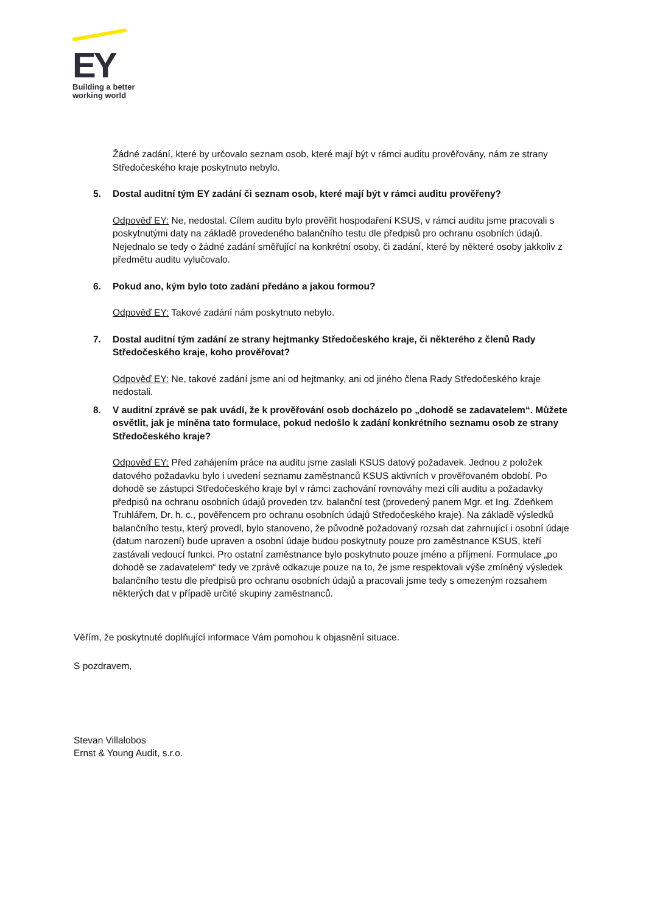EY
Building a better
working world
Žádné zadání, které by určovalo seznam osob, které mají být v rámci auditu prověřovány, nám ze strany Středočeského kraje poskytnuto nebylo.
5. Dostal auditní tým EY zadání či seznam osob, které mají být v rámci auditu prověřeny?
Odpověď EY: Ne, nedostal. Cílem auditu bylo prověřit hospodaření KSUS, v rámci auditu jsme pracovali s poskytnutými daty na základě provedeného balančního testu dle předpisů pro ochranu osobních údajů. Nejednalo se tedy o žádné zadání směřující na konkrétní osoby, či zadání, které by některé osoby jakkoliv z předmětu auditu vylučovalo.
6. Pokud ano, kým bylo toto zadání předáno a jakou formou?
Odpověď EY: Takové zadání nám poskytnuto nebylo.
7. Dostal auditní tým zadání ze strany hejtmanky Středočeského kraje, či některého z členů Rady Středočeského kraje, koho prověřovat?
Odpověď EY: Ne, takové zadání jsme ani od hejtmanky, ani od jiného člena Rady Středočeského kraje nedostali.
8. V auditní zprávě se pak uvádí, že k prověřování osob docházelo po „dohodě se zadavatelem“. Můžete osvětlit, jak je míněna tato formulace, pokud nedošlo k zadání konkrétního seznamu osob ze strany Středočeského kraje?
Odpověď EY: Před zahájením práce na auditu jsme zaslali KSUS datový požadavek. Jednou z položek datového požadavku bylo i uvedení seznamu zaměstnanců KSUS aktivních v prověřovaném období. Po dohodě se zástupci Středočeského kraje byl v rámci zachování rovnováhy mezi cíli auditu a požadavky předpisů na ochranu osobních údajů proveden tzv. balanční test (provedený panem Mgr. et Ing. Zdeňkem Truhlářem, Dr. h. c., pověřencem pro ochranu osobních údajů Středočeského kraje). Na základě výsledků balančního testu, který provedl, bylo stanoveno, že původně požadovaný rozsah dat zahrnující i osobní údaje (datum narození) bude upraven a osobní údaje budou poskytnuty pouze pro zaměstnance KSUS, kteří zastávali vedoucí funkci. Pro ostatní zaměstnance bylo poskytnuto pouze jméno a příjmení. Formulace „po dohodě se zadavatelem“ tedy ve zprávě odkazuje pouze na to, že jsme respektovali výše zmíněný výsledek balančního testu dle předpisů pro ochranu osobních údajů a pracovali jsme tedy s omezeným rozsahem některých dat v případě určité skupiny zaměstnanců.
Věřím, že poskytnuté doplňující informace Vám pomohou k objasnění situace.
S pozdravem,
Stevan Villalobos
Ernst & Young Audit, s.r.o.